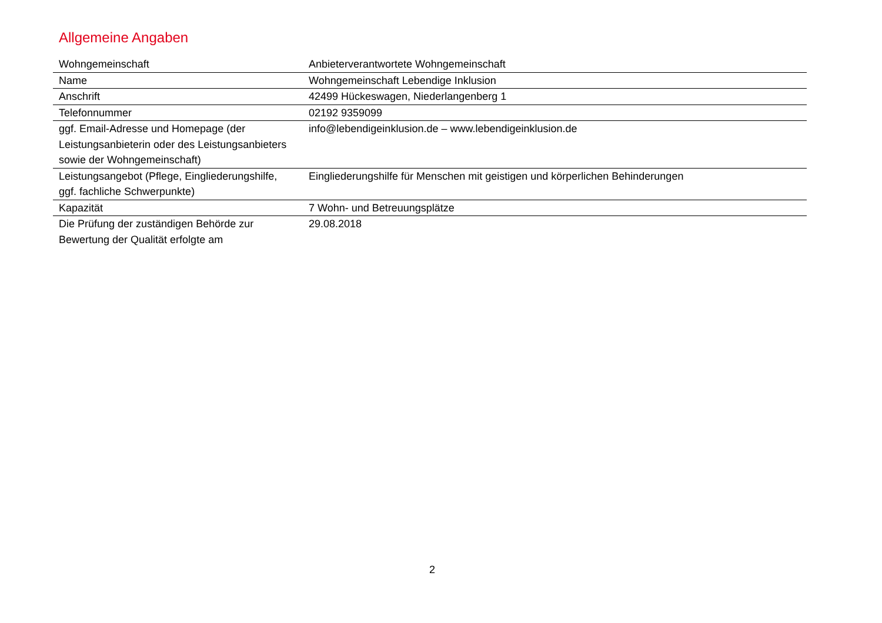Allgemeine Angaben
| Wohngemeinschaft | Anbieterverantwortete Wohngemeinschaft |
| Name | Wohngemeinschaft Lebendige Inklusion |
| Anschrift | 42499 Hückeswagen, Niederlangenberg 1 |
| Telefonnummer | 02192 9359099 |
| ggf. Email-Adresse und Homepage (der Leistungsanbieterin oder des Leistungsanbieters sowie der Wohngemeinschaft) | info@lebendigeinklusion.de – www.lebendigeinklusion.de |
| Leistungsangebot (Pflege, Eingliederungshilfe, ggf. fachliche Schwerpunkte) | Eingliederungshilfe für Menschen mit geistigen und körperlichen Behinderungen |
| Kapazität | 7 Wohn- und Betreuungsplätze |
| Die Prüfung der zuständigen Behörde zur Bewertung der Qualität erfolgte am | 29.08.2018 |
2